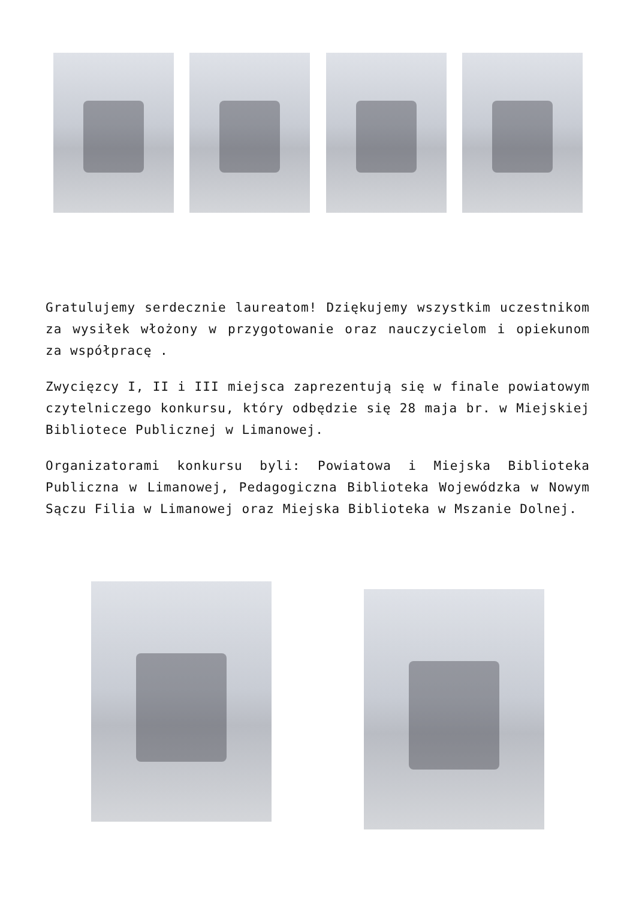Gratulujemy serdecznie laureatom! Dziękujemy wszystkim uczestnikom za wysiłek włożony w przygotowanie oraz nauczycielom i opiekunom za współpracę .
Zwycięzcy I, II i III miejsca zaprezentują się w finale powiatowym czytelniczego konkursu, który odbędzie się 28 maja br. w Miejskiej Bibliotece Publicznej w Limanowej.
Organizatorami konkursu byli: Powiatowa i Miejska Biblioteka Publiczna w Limanowej, Pedagogiczna Biblioteka Wojewódzka w Nowym Sączu Filia w Limanowej oraz Miejska Biblioteka w Mszanie Dolnej.